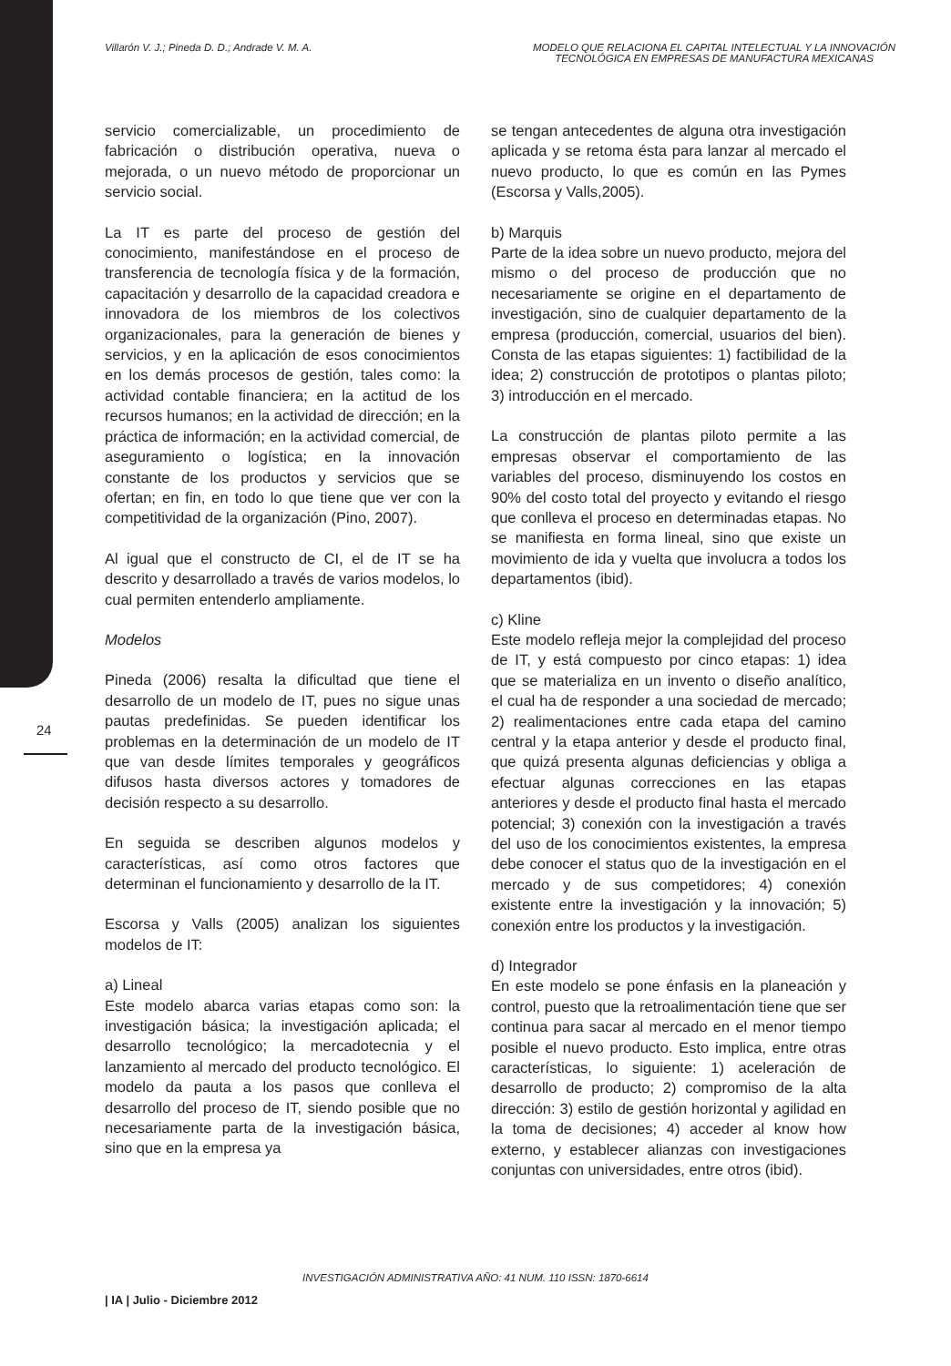Villarón V. J.; Pineda D. D.; Andrade V. M. A.
MODELO QUE RELACIONA EL CAPITAL INTELECTUAL Y LA INNOVACIÓN TECNOLÓGICA EN EMPRESAS DE MANUFACTURA MEXICANAS
servicio comercializable, un procedimiento de fabricación o distribución operativa, nueva o mejorada, o un nuevo método de proporcionar un servicio social.
La IT es parte del proceso de gestión del conocimiento, manifestándose en el proceso de transferencia de tecnología física y de la formación, capacitación y desarrollo de la capacidad creadora e innovadora de los miembros de los colectivos organizacionales, para la generación de bienes y servicios, y en la aplicación de esos conocimientos en los demás procesos de gestión, tales como: la actividad contable financiera; en la actitud de los recursos humanos; en la actividad de dirección; en la práctica de información; en la actividad comercial, de aseguramiento o logística; en la innovación constante de los productos y servicios que se ofertan; en fin, en todo lo que tiene que ver con la competitividad de la organización (Pino, 2007).
Al igual que el constructo de CI, el de IT se ha descrito y desarrollado a través de varios modelos, lo cual permiten entenderlo ampliamente.
Modelos
Pineda (2006) resalta la dificultad que tiene el desarrollo de un modelo de IT, pues no sigue unas pautas predefinidas. Se pueden identificar los problemas en la determinación de un modelo de IT que van desde límites temporales y geográficos difusos hasta diversos actores y tomadores de decisión respecto a su desarrollo.
En seguida se describen algunos modelos y características, así como otros factores que determinan el funcionamiento y desarrollo de la IT.
Escorsa y Valls (2005) analizan los siguientes modelos de IT:
a) Lineal
Este modelo abarca varias etapas como son: la investigación básica; la investigación aplicada; el desarrollo tecnológico; la mercadotecnia y el lanzamiento al mercado del producto tecnológico. El modelo da pauta a los pasos que conlleva el desarrollo del proceso de IT, siendo posible que no necesariamente parta de la investigación básica, sino que en la empresa ya
se tengan antecedentes de alguna otra investigación aplicada y se retoma ésta para lanzar al mercado el nuevo producto, lo que es común en las Pymes (Escorsa y Valls,2005).
b) Marquis
Parte de la idea sobre un nuevo producto, mejora del mismo o del proceso de producción que no necesariamente se origine en el departamento de investigación, sino de cualquier departamento de la empresa (producción, comercial, usuarios del bien). Consta de las etapas siguientes: 1) factibilidad de la idea; 2) construcción de prototipos o plantas piloto; 3) introducción en el mercado.
La construcción de plantas piloto permite a las empresas observar el comportamiento de las variables del proceso, disminuyendo los costos en 90% del costo total del proyecto y evitando el riesgo que conlleva el proceso en determinadas etapas. No se manifiesta en forma lineal, sino que existe un movimiento de ida y vuelta que involucra a todos los departamentos (ibid).
c) Kline
Este modelo refleja mejor la complejidad del proceso de IT, y está compuesto por cinco etapas: 1) idea que se materializa en un invento o diseño analítico, el cual ha de responder a una sociedad de mercado; 2) realimentaciones entre cada etapa del camino central y la etapa anterior y desde el producto final, que quizá presenta algunas deficiencias y obliga a efectuar algunas correcciones en las etapas anteriores y desde el producto final hasta el mercado potencial; 3) conexión con la investigación a través del uso de los conocimientos existentes, la empresa debe conocer el status quo de la investigación en el mercado y de sus competidores; 4) conexión existente entre la investigación y la innovación; 5) conexión entre los productos y la investigación.
d) Integrador
En este modelo se pone énfasis en la planeación y control, puesto que la retroalimentación tiene que ser continua para sacar al mercado en el menor tiempo posible el nuevo producto. Esto implica, entre otras características, lo siguiente: 1) aceleración de desarrollo de producto; 2) compromiso de la alta dirección: 3) estilo de gestión horizontal y agilidad en la toma de decisiones; 4) acceder al know how externo, y establecer alianzas con investigaciones conjuntas con universidades, entre otros (ibid).
24
INVESTIGACIÓN ADMINISTRATIVA AÑO: 41 NUM. 110 ISSN: 1870-6614
| IA | Julio - Diciembre 2012